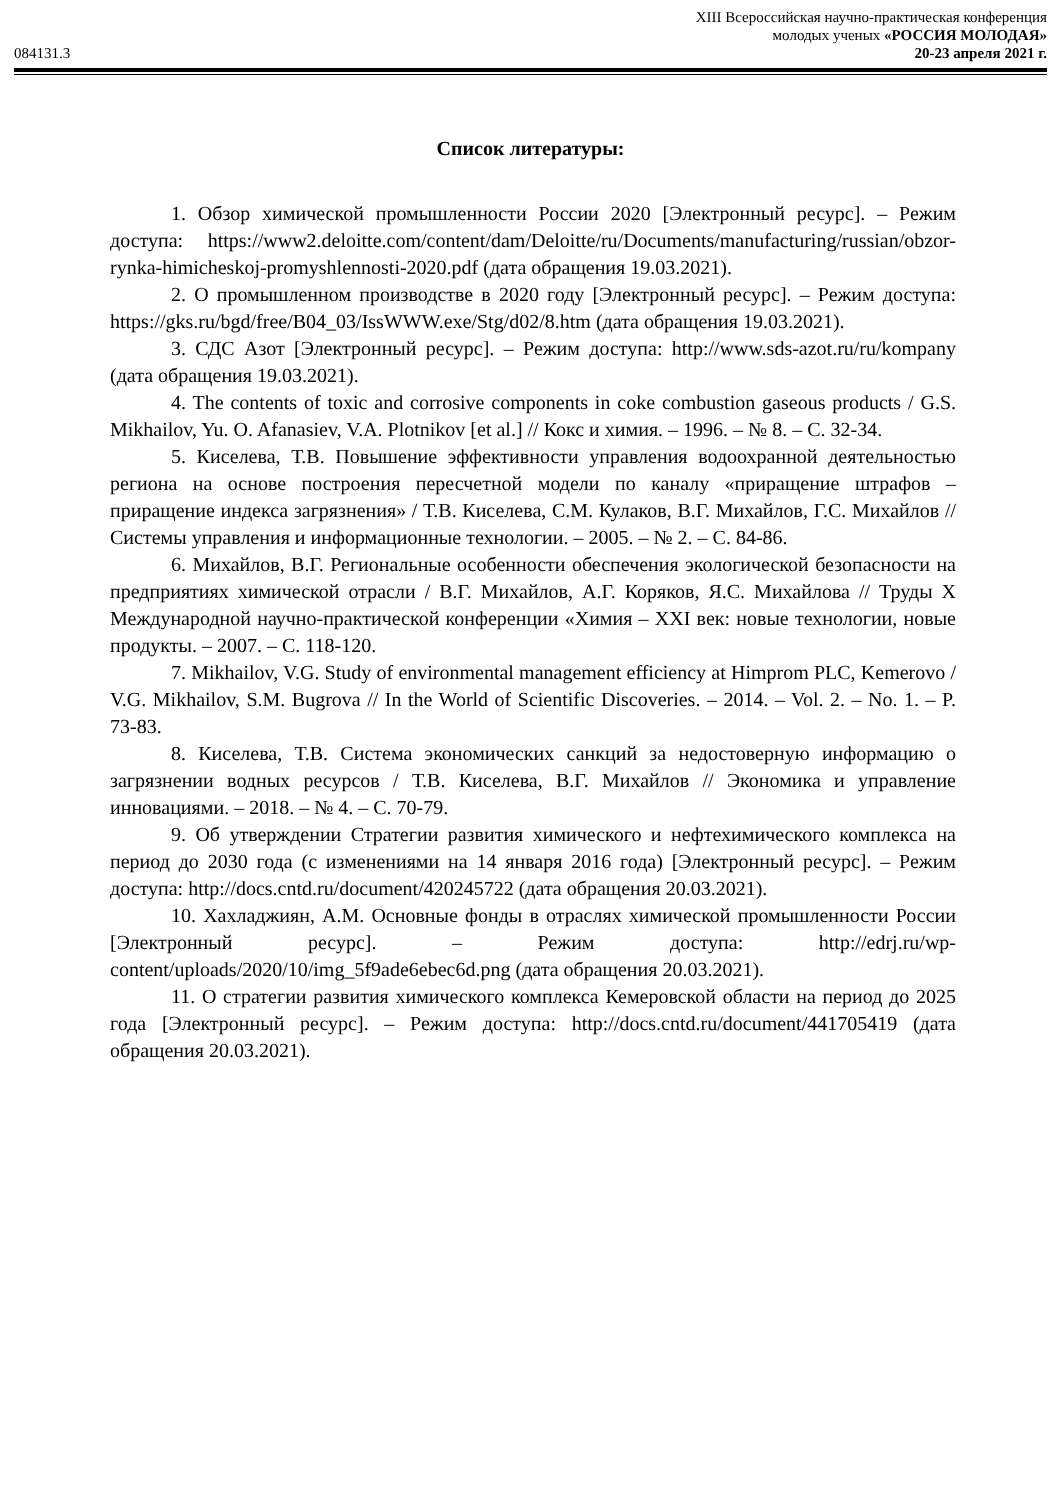084131.3
XIII Всероссийская научно-практическая конференция
молодых ученых «РОССИЯ МОЛОДАЯ»
20-23 апреля 2021 г.
Список литературы:
1. Обзор химической промышленности России 2020 [Электронный ресурс]. – Режим доступа: https://www2.deloitte.com/content/dam/Deloitte/ru/Documents/manufacturing/russian/obzor-rynka-himicheskoj-promyshlennosti-2020.pdf (дата обращения 19.03.2021).
2. О промышленном производстве в 2020 году [Электронный ресурс]. – Режим доступа: https://gks.ru/bgd/free/B04_03/IssWWW.exe/Stg/d02/8.htm (дата обращения 19.03.2021).
3. СДС Азот [Электронный ресурс]. – Режим доступа: http://www.sds-azot.ru/ru/kompany (дата обращения 19.03.2021).
4. The contents of toxic and corrosive components in coke combustion gaseous products / G.S. Mikhailov, Yu. O. Afanasiev, V.A. Plotnikov [et al.] // Кокс и химия. – 1996. – № 8. – С. 32-34.
5. Киселева, Т.В. Повышение эффективности управления водоохранной деятельностью региона на основе построения пересчетной модели по каналу «приращение штрафов – приращение индекса загрязнения» / Т.В. Киселева, С.М. Кулаков, В.Г. Михайлов, Г.С. Михайлов // Системы управления и информационные технологии. – 2005. – № 2. – С. 84-86.
6. Михайлов, В.Г. Региональные особенности обеспечения экологической безопасности на предприятиях химической отрасли / В.Г. Михайлов, А.Г. Коряков, Я.С. Михайлова // Труды X Международной научно-практической конференции «Химия – XXI век: новые технологии, новые продукты. – 2007. – С. 118-120.
7. Mikhailov, V.G. Study of environmental management efficiency at Himprom PLC, Kemerovo / V.G. Mikhailov, S.M. Bugrova // In the World of Scientific Discoveries. – 2014. – Vol. 2. – No. 1. – P. 73-83.
8. Киселева, Т.В. Система экономических санкций за недостоверную информацию о загрязнении водных ресурсов / Т.В. Киселева, В.Г. Михайлов // Экономика и управление инновациями. – 2018. – № 4. – С. 70-79.
9. Об утверждении Стратегии развития химического и нефтехимического комплекса на период до 2030 года (с изменениями на 14 января 2016 года) [Электронный ресурс]. – Режим доступа: http://docs.cntd.ru/document/420245722 (дата обращения 20.03.2021).
10. Хахладжиян, А.М. Основные фонды в отраслях химической промышленности России [Электронный ресурс]. – Режим доступа: http://edrj.ru/wp-content/uploads/2020/10/img_5f9ade6ebec6d.png (дата обращения 20.03.2021).
11. О стратегии развития химического комплекса Кемеровской области на период до 2025 года [Электронный ресурс]. – Режим доступа: http://docs.cntd.ru/document/441705419 (дата обращения 20.03.2021).